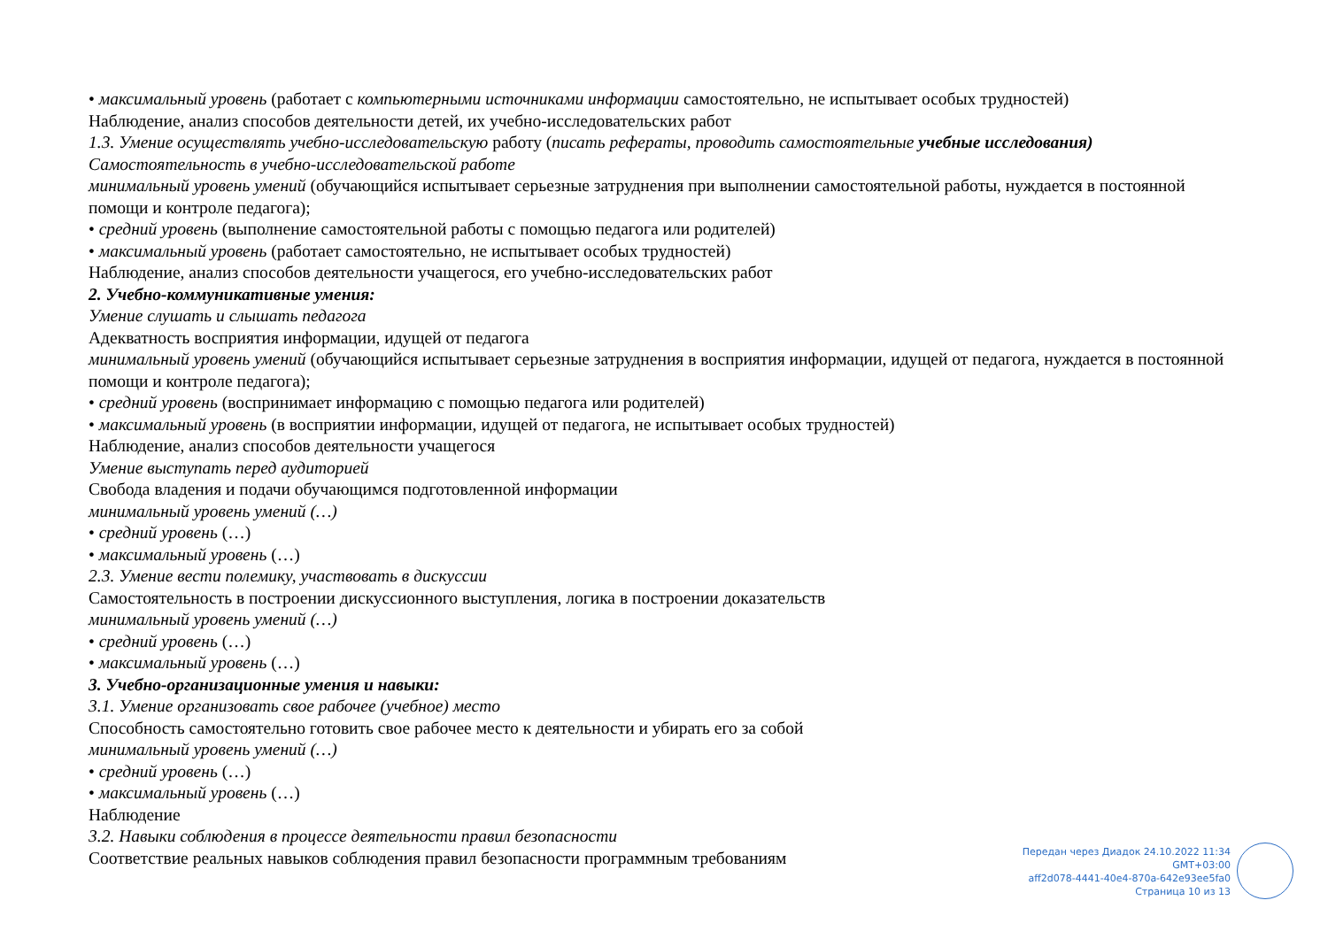• максимальный уровень (работает с компьютерными источниками информации самостоятельно, не испытывает особых трудностей)
Наблюдение, анализ способов деятельности детей, их учебно-исследовательских работ
1.3. Умение осуществлять учебно-исследовательскую работу (писать рефераты, проводить самостоятельные учебные исследования)
Самостоятельность в учебно-исследовательской работе
минимальный уровень умений (обучающийся испытывает серьезные затруднения при выполнении самостоятельной работы, нуждается в постоянной помощи и контроле педагога);
• средний уровень (выполнение самостоятельной работы с помощью педагога или родителей)
• максимальный уровень (работает самостоятельно, не испытывает особых трудностей)
Наблюдение, анализ способов деятельности учащегося, его учебно-исследовательских работ
2. Учебно-коммуникативные умения:
Умение слушать и слышать педагога
Адекватность восприятия информации, идущей от педагога
минимальный уровень умений (обучающийся испытывает серьезные затруднения в восприятия информации, идущей от педагога, нуждается в постоянной помощи и контроле педагога);
• средний уровень (воспринимает информацию с помощью педагога или родителей)
• максимальный уровень (в восприятии информации, идущей от педагога, не испытывает особых трудностей)
Наблюдение, анализ способов деятельности учащегося
Умение выступать перед аудиторией
Свобода владения и подачи обучающимся подготовленной информации
минимальный уровень умений (…)
• средний уровень (…)
• максимальный уровень (…)
2.3. Умение вести полемику, участвовать в дискуссии
Самостоятельность в построении дискуссионного выступления, логика в построении доказательств
минимальный уровень умений (…)
• средний уровень (…)
• максимальный уровень (…)
3. Учебно-организационные умения и навыки:
3.1. Умение организовать свое рабочее (учебное) место
Способность самостоятельно готовить свое рабочее место к деятельности и убирать его за собой
минимальный уровень умений (…)
• средний уровень (…)
• максимальный уровень (…)
Наблюдение
3.2. Навыки соблюдения в процессе деятельности правил безопасности
Соответствие реальных навыков соблюдения правил безопасности программным требованиям
Передан через Диадок 24.10.2022 11:34 GMT+03:00
aff2d078-4441-40e4-870a-642e93ee5fa0
Страница 10 из 13